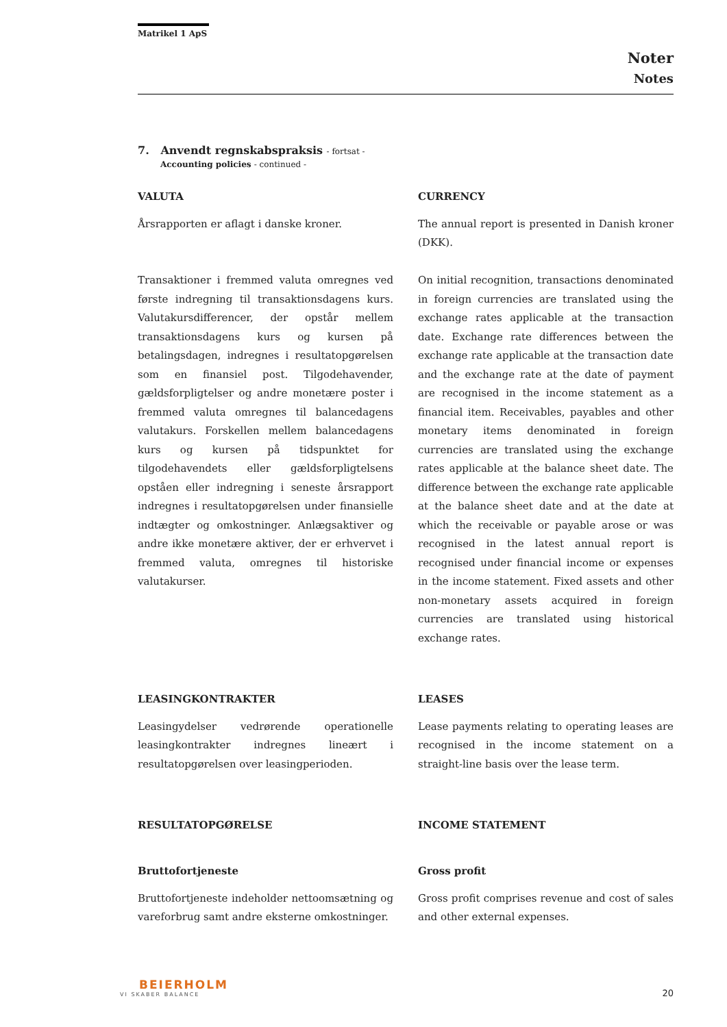Matrikel 1 ApS
Noter
Notes
7. Anvendt regnskabspraksis - fortsat -
Accounting policies - continued -
VALUTA
Årsrapporten er aflagt i danske kroner.
Transaktioner i fremmed valuta omregnes ved første indregning til transaktionsdagens kurs. Valutakursdifferencer, der opstår mellem transaktionsdagens kurs og kursen på betalingsdagen, indregnes i resultatopgørelsen som en finansiel post. Tilgodehavender, gældsforpligtelser og andre monetære poster i fremmed valuta omregnes til balancedagens valutakurs. Forskellen mellem balancedagens kurs og kursen på tidspunktet for tilgodehavendets eller gældsforpligtelsens opståen eller indregning i seneste årsrapport indregnes i resultatopgørelsen under finansielle indtægter og omkostninger. Anlægsaktiver og andre ikke monetære aktiver, der er erhvervet i fremmed valuta, omregnes til historiske valutakurser.
CURRENCY
The annual report is presented in Danish kroner (DKK).
On initial recognition, transactions denominated in foreign currencies are translated using the exchange rates applicable at the transaction date. Exchange rate differences between the exchange rate applicable at the transaction date and the exchange rate at the date of payment are recognised in the income statement as a financial item. Receivables, payables and other monetary items denominated in foreign currencies are translated using the exchange rates applicable at the balance sheet date. The difference between the exchange rate applicable at the balance sheet date and at the date at which the receivable or payable arose or was recognised in the latest annual report is recognised under financial income or expenses in the income statement. Fixed assets and other non-monetary assets acquired in foreign currencies are translated using historical exchange rates.
LEASINGKONTRAKTER
Leasingydelser vedrørende operationelle leasingkontrakter indregnes lineært i resultatopgørelsen over leasingperioden.
LEASES
Lease payments relating to operating leases are recognised in the income statement on a straight-line basis over the lease term.
RESULTATOPGØRELSE
Bruttofortjeneste
Bruttofortjeneste indeholder nettoomsætning og vareforbrug samt andre eksterne omkostninger.
INCOME STATEMENT
Gross profit
Gross profit comprises revenue and cost of sales and other external expenses.
BEIERHOLM
VI SKABER BALANCE
20